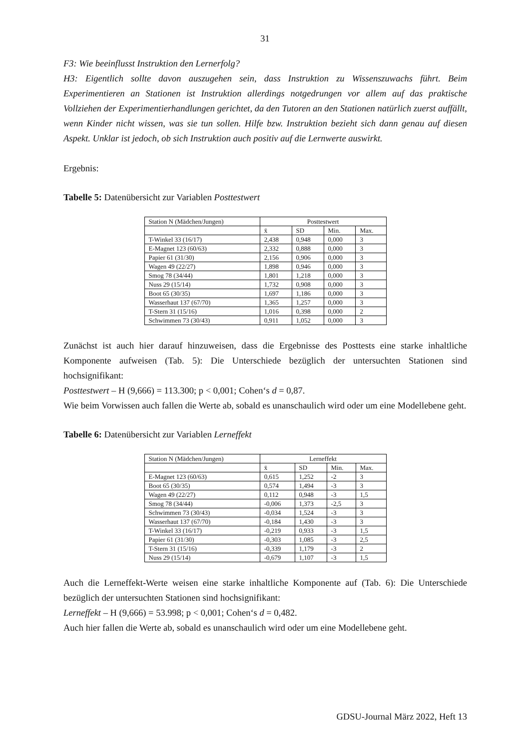31
F3: Wie beeinflusst Instruktion den Lernerfolg?
H3: Eigentlich sollte davon auszugehen sein, dass Instruktion zu Wissenszuwachs führt. Beim Experimentieren an Stationen ist Instruktion allerdings notgedrungen vor allem auf das praktische Vollziehen der Experimentierhandlungen gerichtet, da den Tutoren an den Stationen natürlich zuerst auffällt, wenn Kinder nicht wissen, was sie tun sollen. Hilfe bzw. Instruktion bezieht sich dann genau auf diesen Aspekt. Unklar ist jedoch, ob sich Instruktion auch positiv auf die Lernwerte auswirkt.
Ergebnis:
Tabelle 5: Datenübersicht zur Variablen Posttestwert
| Station N (Mädchen/Jungen) | Posttestwert | | | |
| | x̄ | SD | Min. | Max. |
| T-Winkel 33 (16/17) | 2,438 | 0,948 | 0,000 | 3 |
| E-Magnet 123 (60/63) | 2,332 | 0,888 | 0,000 | 3 |
| Papier 61 (31/30) | 2,156 | 0,906 | 0,000 | 3 |
| Wagen 49 (22/27) | 1,898 | 0,946 | 0,000 | 3 |
| Smog 78 (34/44) | 1,801 | 1,218 | 0,000 | 3 |
| Nuss 29 (15/14) | 1,732 | 0,908 | 0,000 | 3 |
| Boot 65 (30/35) | 1,697 | 1,186 | 0,000 | 3 |
| Wasserhaut 137 (67/70) | 1,365 | 1,257 | 0,000 | 3 |
| T-Stern 31 (15/16) | 1,016 | 0,398 | 0,000 | 2 |
| Schwimmen 73 (30/43) | 0,911 | 1,052 | 0,000 | 3 |
Zunächst ist auch hier darauf hinzuweisen, dass die Ergebnisse des Posttests eine starke inhaltliche Komponente aufweisen (Tab. 5): Die Unterschiede bezüglich der untersuchten Stationen sind hochsignifikant:
Posttestwert – H (9,666) = 113.300; p < 0,001; Cohen‘s d = 0,87.
Wie beim Vorwissen auch fallen die Werte ab, sobald es unanschaulich wird oder um eine Modellebene geht.
Tabelle 6: Datenübersicht zur Variablen Lerneffekt
| Station N (Mädchen/Jungen) | Lerneffekt | | | |
| | x̄ | SD | Min. | Max. |
| E-Magnet 123 (60/63) | 0,615 | 1,252 | -2 | 3 |
| Boot 65 (30/35) | 0,574 | 1,494 | -3 | 3 |
| Wagen 49 (22/27) | 0,112 | 0,948 | -3 | 1,5 |
| Smog 78 (34/44) | -0,006 | 1,373 | -2,5 | 3 |
| Schwimmen 73 (30/43) | -0,034 | 1,524 | -3 | 3 |
| Wasserhaut 137 (67/70) | -0,184 | 1,430 | -3 | 3 |
| T-Winkel 33 (16/17) | -0,219 | 0,933 | -3 | 1,5 |
| Papier 61 (31/30) | -0,303 | 1,085 | -3 | 2,5 |
| T-Stern 31 (15/16) | -0,339 | 1,179 | -3 | 2 |
| Nuss 29 (15/14) | -0,679 | 1,107 | -3 | 1,5 |
Auch die Lerneffekt-Werte weisen eine starke inhaltliche Komponente auf (Tab. 6): Die Unterschiede bezüglich der untersuchten Stationen sind hochsignifikant:
Lerneffekt – H (9,666) = 53.998; p < 0,001; Cohen‘s d = 0,482.
Auch hier fallen die Werte ab, sobald es unanschaulich wird oder um eine Modellebene geht.
GDSU-Journal März 2022, Heft 13